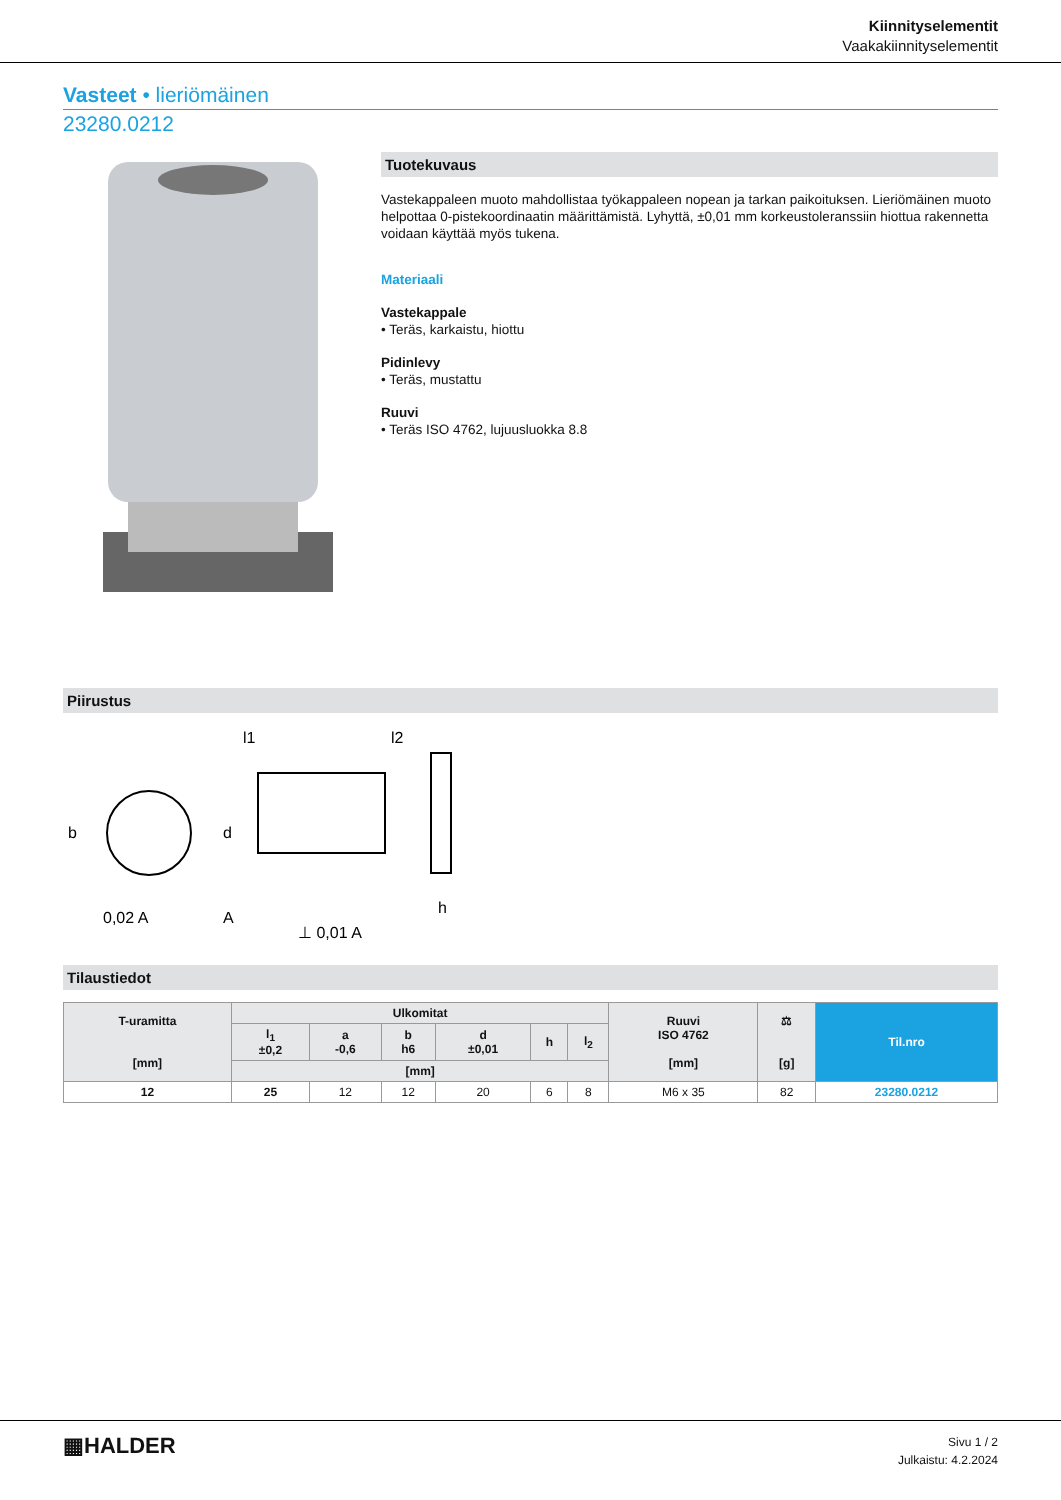Kiinnityselementit
Vaakakiinnityselementit
Vasteet • lieriömäinen
23280.0212
Tuotekuvaus
Vastekappaleen muoto mahdollistaa työkappaleen nopean ja tarkan paikoituksen. Lieriömäinen muoto helpottaa 0-pistekoordinaatin määrittämistä. Lyhyttä, ±0,01 mm korkeustoleranssiin hiottua rakennetta voidaan käyttää myös tukena.
Materiaali
Vastekappale
• Teräs, karkaistu, hiottu
Pidinlevy
• Teräs, mustattu
Ruuvi
• Teräs ISO 4762, lujuusluokka 8.8
Piirustus
l1
l2
b
d
h
0,02 A
A
⊥ 0,01 A
Tilaustiedot
| T-uramitta [mm] | Ulkomitat | | | | | | Ruuvi ISO 4762 [mm] | ⚖ [g] | Til.nro |
| --- | --- | --- | --- | --- | --- | --- | --- | --- | --- |
| | l<sub>1</sub> ±0,2 | a -0,6 | b h6 | d ±0,01 | h | l<sub>2</sub> | | | |
| | [mm] | | | | | | | | |
| 12 | 25 | 12 | 12 | 20 | 6 | 8 | M6 x 35 | 82 | 23280.0212 |
▦HALDER
Sivu 1 / 2
Julkaistu: 4.2.2024